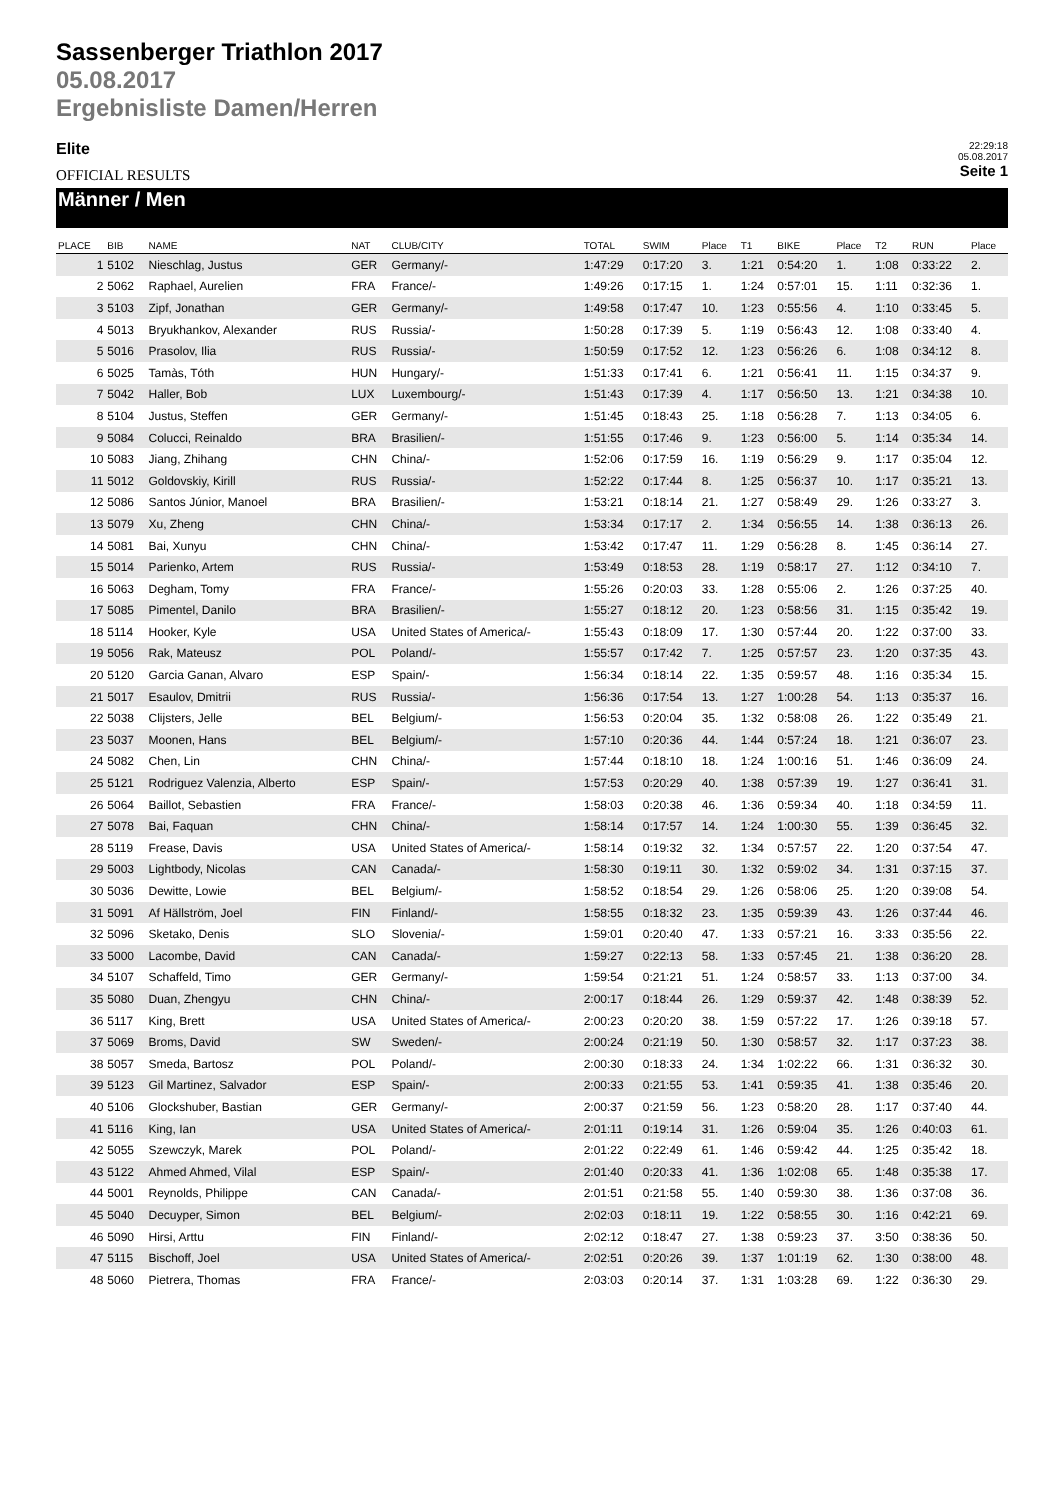Sassenberger Triathlon 2017
05.08.2017
Ergebnisliste Damen/Herren
Elite
22:29:18
05.08.2017
Seite 1
OFFICIAL RESULTS
Männer / Men
| PLACE | BIB | NAME | NAT | CLUB/CITY | TOTAL | SWIM | Place | T1 | BIKE | Place | T2 | RUN | Place |
| --- | --- | --- | --- | --- | --- | --- | --- | --- | --- | --- | --- | --- | --- |
| 1 | 5102 | Nieschlag, Justus | GER | Germany/- | 1:47:29 | 0:17:20 | 3. | 1:21 | 0:54:20 | 1. | 1:08 | 0:33:22 | 2. |
| 2 | 5062 | Raphael, Aurelien | FRA | France/- | 1:49:26 | 0:17:15 | 1. | 1:24 | 0:57:01 | 15. | 1:11 | 0:32:36 | 1. |
| 3 | 5103 | Zipf, Jonathan | GER | Germany/- | 1:49:58 | 0:17:47 | 10. | 1:23 | 0:55:56 | 4. | 1:10 | 0:33:45 | 5. |
| 4 | 5013 | Bryukhankov, Alexander | RUS | Russia/- | 1:50:28 | 0:17:39 | 5. | 1:19 | 0:56:43 | 12. | 1:08 | 0:33:40 | 4. |
| 5 | 5016 | Prasolov, Ilia | RUS | Russia/- | 1:50:59 | 0:17:52 | 12. | 1:23 | 0:56:26 | 6. | 1:08 | 0:34:12 | 8. |
| 6 | 5025 | Tamàs, Tóth | HUN | Hungary/- | 1:51:33 | 0:17:41 | 6. | 1:21 | 0:56:41 | 11. | 1:15 | 0:34:37 | 9. |
| 7 | 5042 | Haller, Bob | LUX | Luxembourg/- | 1:51:43 | 0:17:39 | 4. | 1:17 | 0:56:50 | 13. | 1:21 | 0:34:38 | 10. |
| 8 | 5104 | Justus, Steffen | GER | Germany/- | 1:51:45 | 0:18:43 | 25. | 1:18 | 0:56:28 | 7. | 1:13 | 0:34:05 | 6. |
| 9 | 5084 | Colucci, Reinaldo | BRA | Brasilien/- | 1:51:55 | 0:17:46 | 9. | 1:23 | 0:56:00 | 5. | 1:14 | 0:35:34 | 14. |
| 10 | 5083 | Jiang, Zhihang | CHN | China/- | 1:52:06 | 0:17:59 | 16. | 1:19 | 0:56:29 | 9. | 1:17 | 0:35:04 | 12. |
| 11 | 5012 | Goldovskiy, Kirill | RUS | Russia/- | 1:52:22 | 0:17:44 | 8. | 1:25 | 0:56:37 | 10. | 1:17 | 0:35:21 | 13. |
| 12 | 5086 | Santos Júnior, Manoel | BRA | Brasilien/- | 1:53:21 | 0:18:14 | 21. | 1:27 | 0:58:49 | 29. | 1:26 | 0:33:27 | 3. |
| 13 | 5079 | Xu, Zheng | CHN | China/- | 1:53:34 | 0:17:17 | 2. | 1:34 | 0:56:55 | 14. | 1:38 | 0:36:13 | 26. |
| 14 | 5081 | Bai, Xunyu | CHN | China/- | 1:53:42 | 0:17:47 | 11. | 1:29 | 0:56:28 | 8. | 1:45 | 0:36:14 | 27. |
| 15 | 5014 | Parienko, Artem | RUS | Russia/- | 1:53:49 | 0:18:53 | 28. | 1:19 | 0:58:17 | 27. | 1:12 | 0:34:10 | 7. |
| 16 | 5063 | Degham, Tomy | FRA | France/- | 1:55:26 | 0:20:03 | 33. | 1:28 | 0:55:06 | 2. | 1:26 | 0:37:25 | 40. |
| 17 | 5085 | Pimentel, Danilo | BRA | Brasilien/- | 1:55:27 | 0:18:12 | 20. | 1:23 | 0:58:56 | 31. | 1:15 | 0:35:42 | 19. |
| 18 | 5114 | Hooker, Kyle | USA | United States of America/- | 1:55:43 | 0:18:09 | 17. | 1:30 | 0:57:44 | 20. | 1:22 | 0:37:00 | 33. |
| 19 | 5056 | Rak, Mateusz | POL | Poland/- | 1:55:57 | 0:17:42 | 7. | 1:25 | 0:57:57 | 23. | 1:20 | 0:37:35 | 43. |
| 20 | 5120 | Garcia Ganan, Alvaro | ESP | Spain/- | 1:56:34 | 0:18:14 | 22. | 1:35 | 0:59:57 | 48. | 1:16 | 0:35:34 | 15. |
| 21 | 5017 | Esaulov, Dmitrii | RUS | Russia/- | 1:56:36 | 0:17:54 | 13. | 1:27 | 1:00:28 | 54. | 1:13 | 0:35:37 | 16. |
| 22 | 5038 | Clijsters, Jelle | BEL | Belgium/- | 1:56:53 | 0:20:04 | 35. | 1:32 | 0:58:08 | 26. | 1:22 | 0:35:49 | 21. |
| 23 | 5037 | Moonen, Hans | BEL | Belgium/- | 1:57:10 | 0:20:36 | 44. | 1:44 | 0:57:24 | 18. | 1:21 | 0:36:07 | 23. |
| 24 | 5082 | Chen, Lin | CHN | China/- | 1:57:44 | 0:18:10 | 18. | 1:24 | 1:00:16 | 51. | 1:46 | 0:36:09 | 24. |
| 25 | 5121 | Rodriguez Valenzia, Alberto | ESP | Spain/- | 1:57:53 | 0:20:29 | 40. | 1:38 | 0:57:39 | 19. | 1:27 | 0:36:41 | 31. |
| 26 | 5064 | Baillot, Sebastien | FRA | France/- | 1:58:03 | 0:20:38 | 46. | 1:36 | 0:59:34 | 40. | 1:18 | 0:34:59 | 11. |
| 27 | 5078 | Bai, Faquan | CHN | China/- | 1:58:14 | 0:17:57 | 14. | 1:24 | 1:00:30 | 55. | 1:39 | 0:36:45 | 32. |
| 28 | 5119 | Frease, Davis | USA | United States of America/- | 1:58:14 | 0:19:32 | 32. | 1:34 | 0:57:57 | 22. | 1:20 | 0:37:54 | 47. |
| 29 | 5003 | Lightbody, Nicolas | CAN | Canada/- | 1:58:30 | 0:19:11 | 30. | 1:32 | 0:59:02 | 34. | 1:31 | 0:37:15 | 37. |
| 30 | 5036 | Dewitte, Lowie | BEL | Belgium/- | 1:58:52 | 0:18:54 | 29. | 1:26 | 0:58:06 | 25. | 1:20 | 0:39:08 | 54. |
| 31 | 5091 | Af Hällström, Joel | FIN | Finland/- | 1:58:55 | 0:18:32 | 23. | 1:35 | 0:59:39 | 43. | 1:26 | 0:37:44 | 46. |
| 32 | 5096 | Sketako, Denis | SLO | Slovenia/- | 1:59:01 | 0:20:40 | 47. | 1:33 | 0:57:21 | 16. | 3:33 | 0:35:56 | 22. |
| 33 | 5000 | Lacombe, David | CAN | Canada/- | 1:59:27 | 0:22:13 | 58. | 1:33 | 0:57:45 | 21. | 1:38 | 0:36:20 | 28. |
| 34 | 5107 | Schaffeld, Timo | GER | Germany/- | 1:59:54 | 0:21:21 | 51. | 1:24 | 0:58:57 | 33. | 1:13 | 0:37:00 | 34. |
| 35 | 5080 | Duan, Zhengyu | CHN | China/- | 2:00:17 | 0:18:44 | 26. | 1:29 | 0:59:37 | 42. | 1:48 | 0:38:39 | 52. |
| 36 | 5117 | King, Brett | USA | United States of America/- | 2:00:23 | 0:20:20 | 38. | 1:59 | 0:57:22 | 17. | 1:26 | 0:39:18 | 57. |
| 37 | 5069 | Broms, David | SW | Sweden/- | 2:00:24 | 0:21:19 | 50. | 1:30 | 0:58:57 | 32. | 1:17 | 0:37:23 | 38. |
| 38 | 5057 | Smeda, Bartosz | POL | Poland/- | 2:00:30 | 0:18:33 | 24. | 1:34 | 1:02:22 | 66. | 1:31 | 0:36:32 | 30. |
| 39 | 5123 | Gil Martinez, Salvador | ESP | Spain/- | 2:00:33 | 0:21:55 | 53. | 1:41 | 0:59:35 | 41. | 1:38 | 0:35:46 | 20. |
| 40 | 5106 | Glockshuber, Bastian | GER | Germany/- | 2:00:37 | 0:21:59 | 56. | 1:23 | 0:58:20 | 28. | 1:17 | 0:37:40 | 44. |
| 41 | 5116 | King, Ian | USA | United States of America/- | 2:01:11 | 0:19:14 | 31. | 1:26 | 0:59:04 | 35. | 1:26 | 0:40:03 | 61. |
| 42 | 5055 | Szewczyk, Marek | POL | Poland/- | 2:01:22 | 0:22:49 | 61. | 1:46 | 0:59:42 | 44. | 1:25 | 0:35:42 | 18. |
| 43 | 5122 | Ahmed Ahmed, Vilal | ESP | Spain/- | 2:01:40 | 0:20:33 | 41. | 1:36 | 1:02:08 | 65. | 1:48 | 0:35:38 | 17. |
| 44 | 5001 | Reynolds, Philippe | CAN | Canada/- | 2:01:51 | 0:21:58 | 55. | 1:40 | 0:59:30 | 38. | 1:36 | 0:37:08 | 36. |
| 45 | 5040 | Decuyper, Simon | BEL | Belgium/- | 2:02:03 | 0:18:11 | 19. | 1:22 | 0:58:55 | 30. | 1:16 | 0:42:21 | 69. |
| 46 | 5090 | Hirsi, Arttu | FIN | Finland/- | 2:02:12 | 0:18:47 | 27. | 1:38 | 0:59:23 | 37. | 3:50 | 0:38:36 | 50. |
| 47 | 5115 | Bischoff, Joel | USA | United States of America/- | 2:02:51 | 0:20:26 | 39. | 1:37 | 1:01:19 | 62. | 1:30 | 0:38:00 | 48. |
| 48 | 5060 | Pietrera, Thomas | FRA | France/- | 2:03:03 | 0:20:14 | 37. | 1:31 | 1:03:28 | 69. | 1:22 | 0:36:30 | 29. |